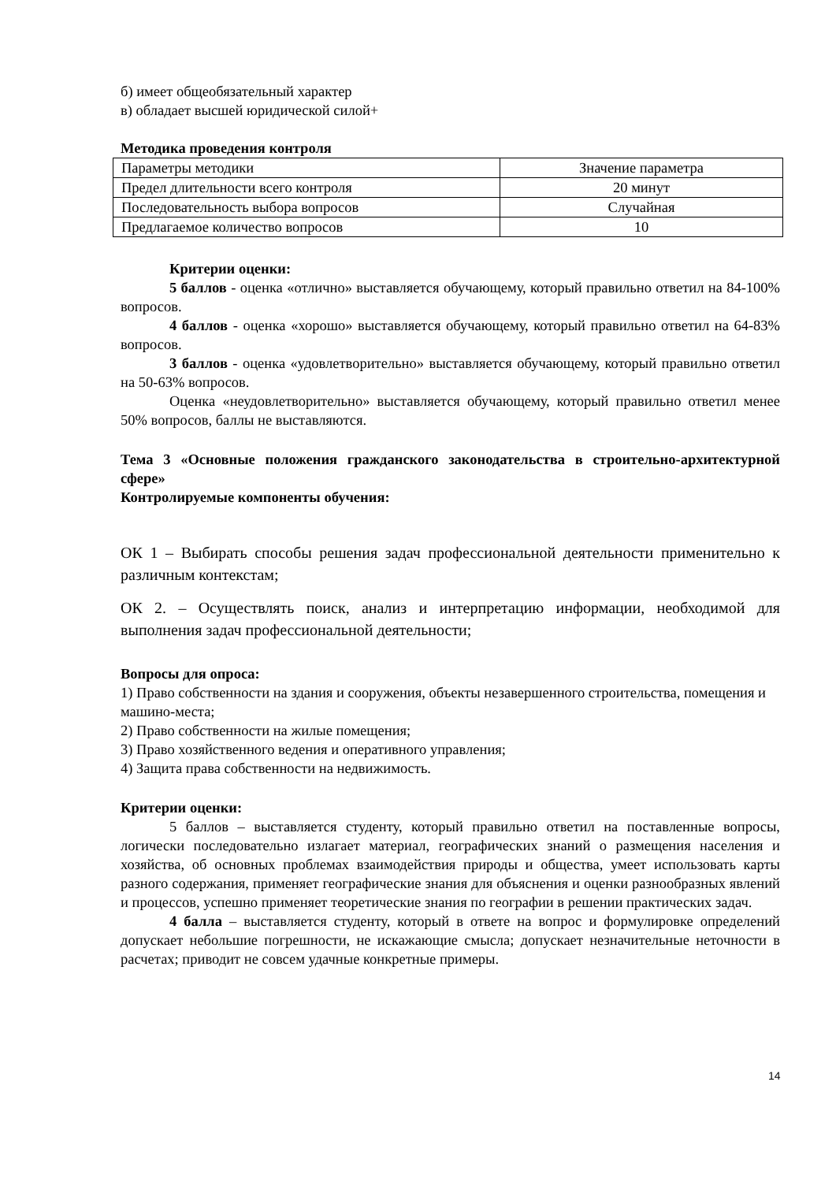б) имеет общеобязательный характер
в) обладает высшей юридической силой+
Методика проведения контроля
| Параметры методики | Значение параметра |
| Предел длительности всего контроля | 20 минут |
| Последовательность выбора вопросов | Случайная |
| Предлагаемое количество вопросов | 10 |
Критерии оценки:
5 баллов - оценка «отлично» выставляется обучающему, который правильно ответил на 84-100% вопросов.
4 баллов - оценка «хорошо» выставляется обучающему, который правильно ответил на 64-83% вопросов.
3 баллов - оценка «удовлетворительно» выставляется обучающему, который правильно ответил на 50-63% вопросов.
Оценка «неудовлетворительно» выставляется обучающему, который правильно ответил менее 50% вопросов, баллы не выставляются.
Тема 3 «Основные положения гражданского законодательства в строительно-архитектурной сфере»
Контролируемые компоненты обучения:
ОК 1 – Выбирать способы решения задач профессиональной деятельности применительно к различным контекстам;
ОК 2. – Осуществлять поиск, анализ и интерпретацию информации, необходимой для выполнения задач профессиональной деятельности;
Вопросы для опроса:
1) Право собственности на здания и сооружения, объекты незавершенного строительства, помещения и машино-места;
2) Право собственности на жилые помещения;
3) Право хозяйственного ведения и оперативного управления;
4) Защита права собственности на недвижимость.
Критерии оценки:
5 баллов – выставляется студенту, который правильно ответил на поставленные вопросы, логически последовательно излагает материал, географических знаний о размещения населения и хозяйства, об основных проблемах взаимодействия природы и общества, умеет использовать карты разного содержания, применяет географические знания для объяснения и оценки разнообразных явлений и процессов, успешно применяет теоретические знания по географии в решении практических задач.
4 балла – выставляется студенту, который в ответе на вопрос и формулировке определений допускает небольшие погрешности, не искажающие смысла; допускает незначительные неточности в расчетах; приводит не совсем удачные конкретные примеры.
14